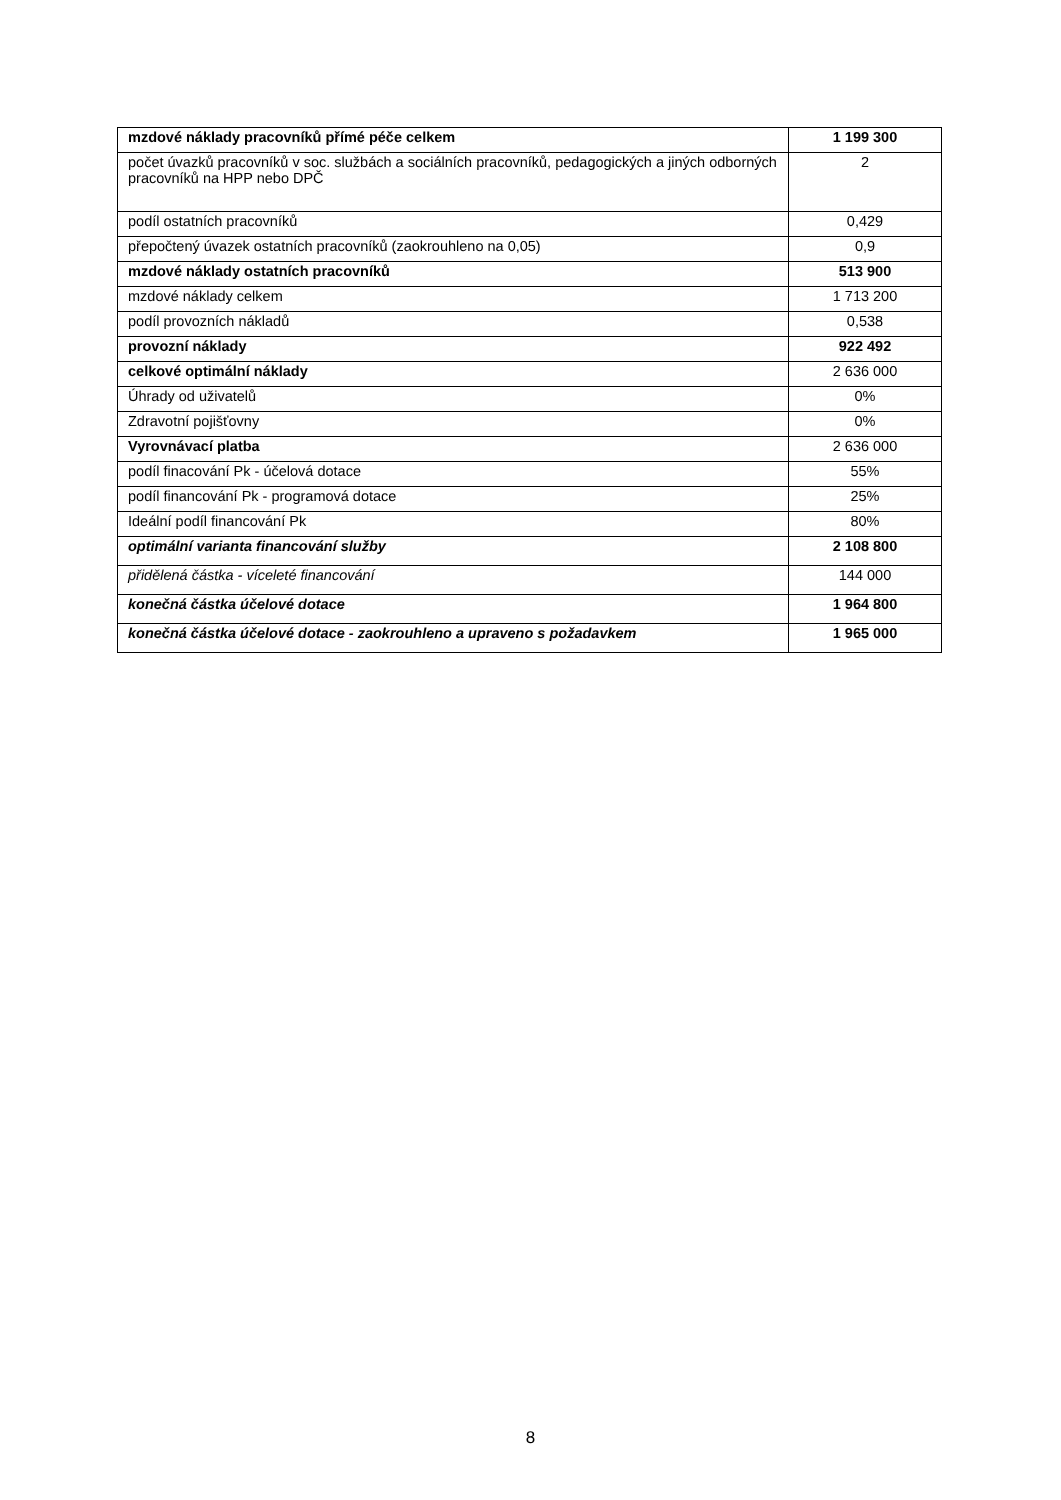| mzdové náklady pracovníků přímé péče celkem | 1 199 300 |
| počet úvazků pracovníků v soc. službách a sociálních pracovníků, pedagogických a jiných odborných pracovníků na HPP nebo DPČ | 2 |
| podíl ostatních pracovníků | 0,429 |
| přepočtený úvazek ostatních pracovníků (zaokrouhleno na 0,05) | 0,9 |
| mzdové náklady ostatních pracovníků | 513 900 |
| mzdové náklady celkem | 1 713 200 |
| podíl provozních nákladů | 0,538 |
| provozní náklady | 922 492 |
| celkové optimální náklady | 2 636 000 |
| Úhrady od uživatelů | 0% |
| Zdravotní pojišťovny | 0% |
| Vyrovnávací platba | 2 636 000 |
| podíl finacování Pk - účelová dotace | 55% |
| podíl financování Pk - programová dotace | 25% |
| Ideální podíl financování Pk | 80% |
| optimální varianta financování služby | 2 108 800 |
| přidělená částka - víceleté financování | 144 000 |
| konečná částka účelové dotace | 1 964 800 |
| konečná částka účelové dotace - zaokrouhleno a upraveno s požadavkem | 1 965 000 |
8